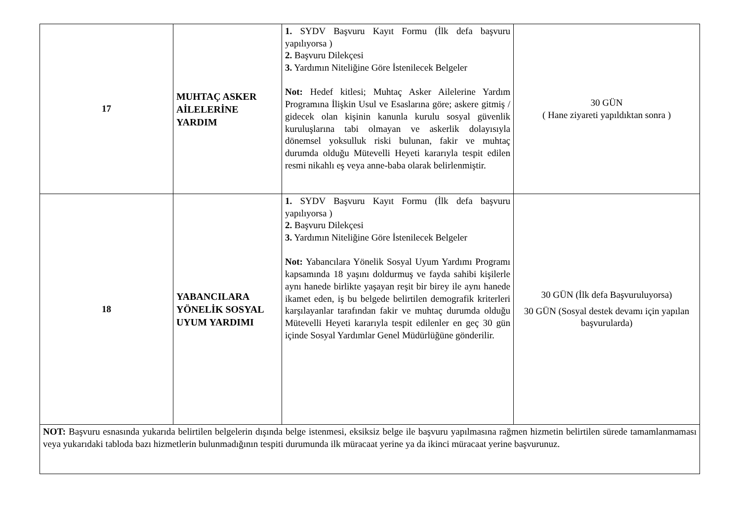| 17 | MUHTAÇ ASKER AİLELERİNE YARDIM | 1. SYDV Başvuru Kayıt Formu (İlk defa başvuru yapılıyorsa ) 2. Başvuru Dilekçesi 3. Yardımın Niteliğine Göre İstenilecek Belgeler Not: Hedef kitlesi; Muhtaç Asker Ailelerine Yardım Programına İlişkin Usul ve Esaslarına göre; askere gitmiş / gidecek olan kişinin kanunla kurulu sosyal güvenlik kuruluşlarına tabi olmayan ve askerlik dolayısıyla dönemsel yoksulluk riski bulunan, fakir ve muhtaç durumda olduğu Mütevelli Heyeti kararıyla tespit edilen resmi nikahlı eş veya anne-baba olarak belirlenmiştir. | 30 GÜN ( Hane ziyareti yapıldıktan sonra ) |
| 18 | YABANCILARA YÖNELİK SOSYAL UYUM YARDIMI | 1. SYDV Başvuru Kayıt Formu (İlk defa başvuru yapılıyorsa ) 2. Başvuru Dilekçesi 3. Yardımın Niteliğine Göre İstenilecek Belgeler Not: Yabancılara Yönelik Sosyal Uyum Yardımı Programı kapsamında 18 yaşını doldurmuş ve fayda sahibi kişilerle aynı hanede birlikte yaşayan reşit bir birey ile aynı hanede ikamet eden, iş bu belgede belirtilen demografik kriterleri karşılayanlar tarafından fakir ve muhtaç durumda olduğu Mütevelli Heyeti kararıyla tespit edilenler en geç 30 gün içinde Sosyal Yardımlar Genel Müdürlüğüne gönderilir. | 30 GÜN (İlk defa Başvuruluyorsa) 30 GÜN (Sosyal destek devamı için yapılan başvurularda) |
| NOT: Başvuru esnasında yukarıda belirtilen belgelerin dışında belge istenmesi, eksiksiz belge ile başvuru yapılmasına rağmen hizmetin belirtilen sürede tamamlanmaması veya yukarıdaki tabloda bazı hizmetlerin bulunmadığının tespiti durumunda ilk müracaat yerine ya da ikinci müracaat yerine başvurunuz. | | | |